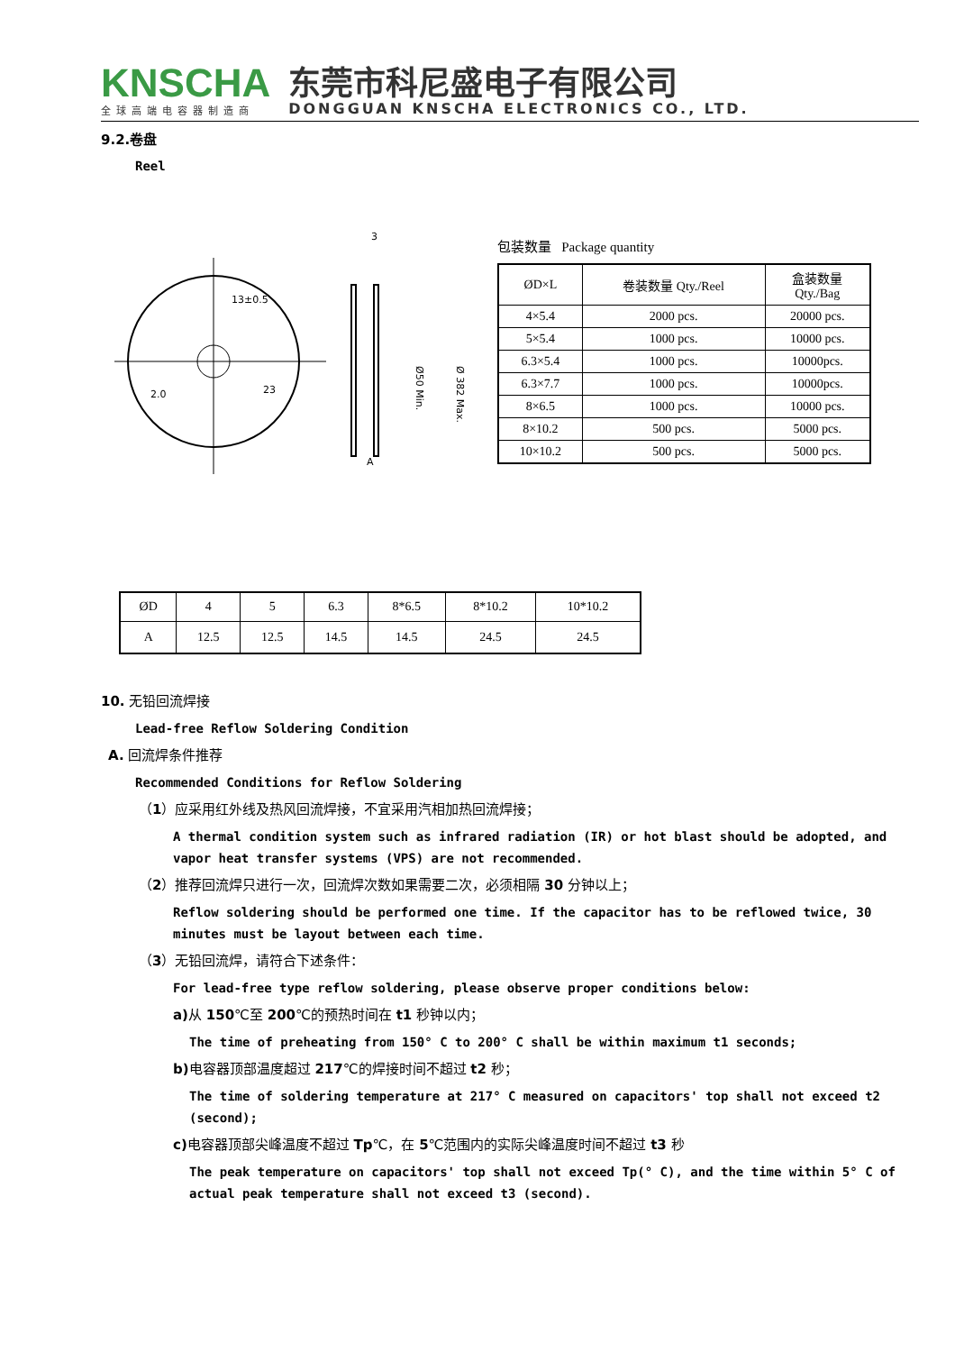KNSCHA
全球高端电容器制造商
东莞市科尼盛电子有限公司
DONGGUAN KNSCHA ELECTRONICS CO., LTD.
9.2.卷盘
Reel
13±0.5
2.0
23
3
A
Ø50 Min.
Ø 382 Max.
包装数量 Package quantity
| ØD×L | 卷装数量 Qty./Reel | 盒装数量 Qty./Bag |
| 4×5.4 | 2000 pcs. | 20000 pcs. |
| 5×5.4 | 1000 pcs. | 10000 pcs. |
| 6.3×5.4 | 1000 pcs. | 10000pcs. |
| 6.3×7.7 | 1000 pcs. | 10000pcs. |
| 8×6.5 | 1000 pcs. | 10000 pcs. |
| 8×10.2 | 500 pcs. | 5000 pcs. |
| 10×10.2 | 500 pcs. | 5000 pcs. |
| ØD | 4 | 5 | 6.3 | 8*6.5 | 8*10.2 | 10*10.2 |
| A | 12.5 | 12.5 | 14.5 | 14.5 | 24.5 | 24.5 |
10. 无铅回流焊接
Lead-free Reflow Soldering Condition
A. 回流焊条件推荐
Recommended Conditions for Reflow Soldering
（1）应采用红外线及热风回流焊接，不宜采用汽相加热回流焊接；
A thermal condition system such as infrared radiation (IR) or hot blast should be adopted, and vapor heat transfer systems (VPS) are not recommended.
（2）推荐回流焊只进行一次，回流焊次数如果需要二次，必须相隔 30 分钟以上；
Reflow soldering should be performed one time. If the capacitor has to be reflowed twice, 30 minutes must be layout between each time.
（3）无铅回流焊，请符合下述条件：
For lead-free type reflow soldering, please observe proper conditions below:
a) 从 150℃至 200℃的预热时间在 t1 秒钟以内；
The time of preheating from 150° C to 200° C shall be within maximum t1 seconds;
b) 电容器顶部温度超过 217℃的焊接时间不超过 t2 秒；
The time of soldering temperature at 217° C measured on capacitors' top shall not exceed t2 (second);
c) 电容器顶部尖峰温度不超过 Tp℃，在 5℃范围内的实际尖峰温度时间不超过 t3 秒
The peak temperature on capacitors' top shall not exceed Tp(° C), and the time within 5° C of actual peak temperature shall not exceed t3 (second).